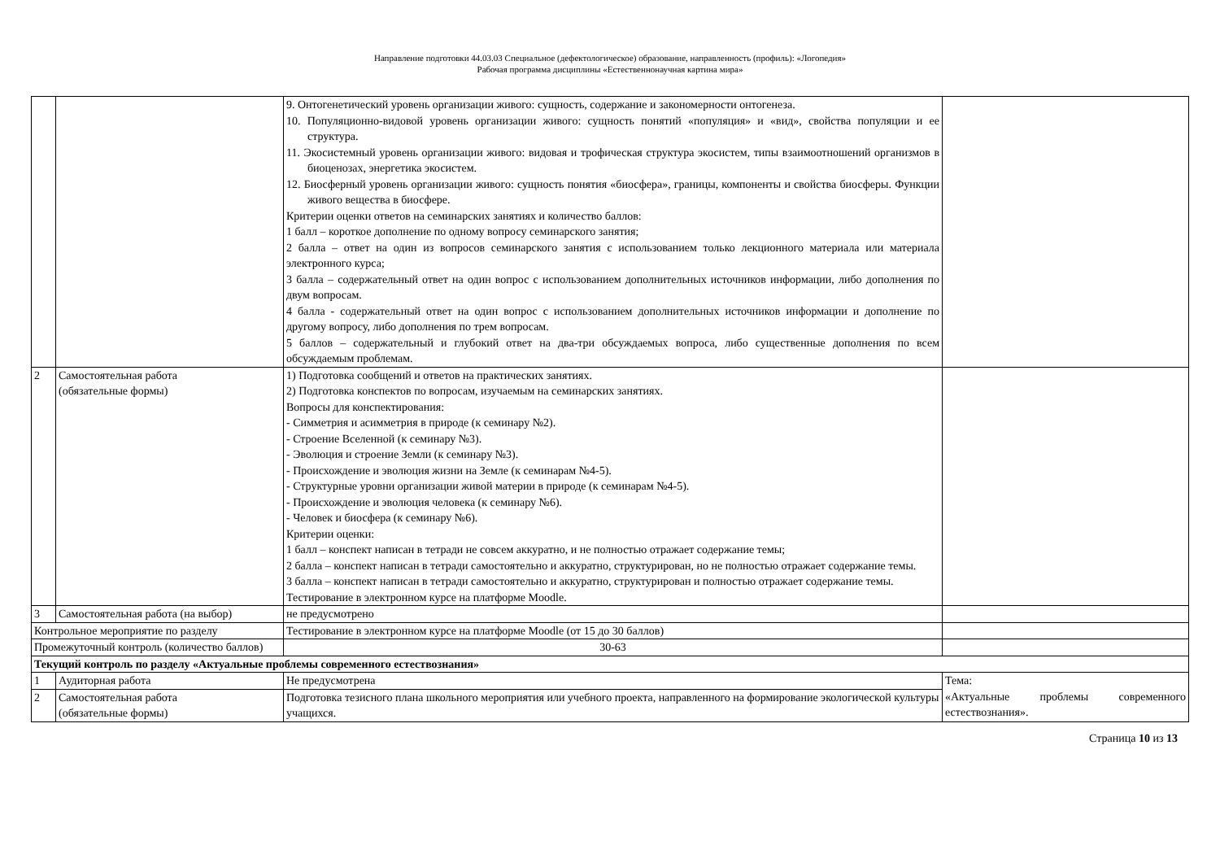Направление подготовки 44.03.03 Специальное (дефектологическое) образование, направленность (профиль): «Логопедия»
Рабочая программа дисциплины «Естественнонаучная картина мира»
| | | 9. Онтогенетический уровень организации живого: сущность, содержание и закономерности онтогенеза. 10. Популяционно-видовой уровень организации живого: сущность понятий «популяция» и «вид», свойства популяции и ее структура. 11. Экосистемный уровень организации живого: видовая и трофическая структура экосистем, типы взаимоотношений организмов в биоценозах, энергетика экосистем. 12. Биосферный уровень организации живого: сущность понятия «биосфера», границы, компоненты и свойства биосферы. Функции живого вещества в биосфере. Критерии оценки ответов на семинарских занятиях и количество баллов: 1 балл – короткое дополнение по одному вопросу семинарского занятия; 2 балла – ответ на один из вопросов семинарского занятия с использованием только лекционного материала или материала электронного курса; 3 балла – содержательный ответ на один вопрос с использованием дополнительных источников информации, либо дополнения по двум вопросам. 4 балла - содержательный ответ на один вопрос с использованием дополнительных источников информации и дополнение по другому вопросу, либо дополнения по трем вопросам. 5 баллов – содержательный и глубокий ответ на два-три обсуждаемых вопроса, либо существенные дополнения по всем обсуждаемым проблемам. | |
| 2 | Самостоятельная работа (обязательные формы) | 1) Подготовка сообщений и ответов на практических занятиях. 2) Подготовка конспектов по вопросам, изучаемым на семинарских занятиях. Вопросы для конспектирования: - Симметрия и асимметрия в природе (к семинару №2). - Строение Вселенной (к семинару №3). - Эволюция и строение Земли (к семинару №3). - Происхождение и эволюция жизни на Земле (к семинарам №4-5). - Структурные уровни организации живой материи в природе (к семинарам №4-5). - Происхождение и эволюция человека (к семинару №6). - Человек и биосфера (к семинару №6). Критерии оценки: 1 балл – конспект написан в тетради не совсем аккуратно, и не полностью отражает содержание темы; 2 балла – конспект написан в тетради самостоятельно и аккуратно, структурирован, но не полностью отражает содержание темы. 3 балла – конспект написан в тетради самостоятельно и аккуратно, структурирован и полностью отражает содержание темы. Тестирование в электронном курсе на платформе Moodle. | |
| 3 | Самостоятельная работа (на выбор) | не предусмотрено | |
| Контрольное мероприятие по разделу | | Тестирование в электронном курсе на платформе Moodle (от 15 до 30 баллов) | |
| Промежуточный контроль (количество баллов) | | 30-63 | |
| Текущий контроль по разделу «Актуальные проблемы современного естествознания» | | | |
| 1 | Аудиторная работа | Не предусмотрена | Тема: «Актуальные проблемы современного естествознания». |
| 2 | Самостоятельная работа (обязательные формы) | Подготовка тезисного плана школьного мероприятия или учебного проекта, направленного на формирование экологической культуры учащихся. | |
Страница 10 из 13